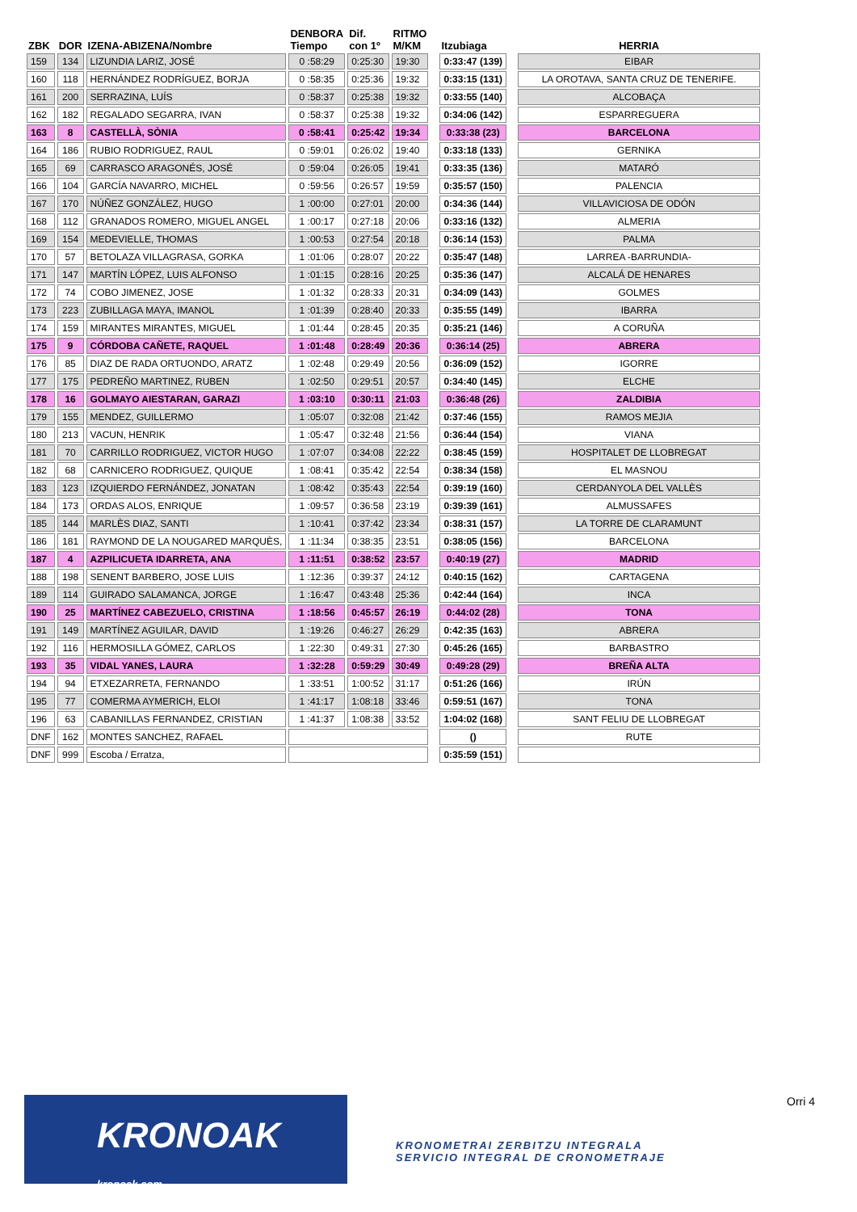| ZBK | DOR | IZENA-ABIZENA/Nombre | DENBORA Tiempo | Dif. con 1º | RITMO M/KM | | Itzubiaga | | HERRIA |
| --- | --- | --- | --- | --- | --- | --- | --- | --- | --- |
| 159 | 134 | LIZUNDIA LARIZ, JOSÉ | 0 :58:29 | 0:25:30 | 19:30 | | 0:33:47 (139) | | EIBAR |
| 160 | 118 | HERNÁNDEZ RODRÍGUEZ, BORJA | 0 :58:35 | 0:25:36 | 19:32 | | 0:33:15 (131) | | LA OROTAVA, SANTA CRUZ DE TENERIFE. |
| 161 | 200 | SERRAZINA, LUÍS | 0 :58:37 | 0:25:38 | 19:32 | | 0:33:55 (140) | | ALCOBAÇA |
| 162 | 182 | REGALADO SEGARRA, IVAN | 0 :58:37 | 0:25:38 | 19:32 | | 0:34:06 (142) | | ESPARREGUERA |
| 163 | 8 | CASTELLÀ, SÒNIA | 0 :58:41 | 0:25:42 | 19:34 | | 0:33:38 (23) | | BARCELONA |
| 164 | 186 | RUBIO RODRIGUEZ, RAUL | 0 :59:01 | 0:26:02 | 19:40 | | 0:33:18 (133) | | GERNIKA |
| 165 | 69 | CARRASCO ARAGONÉS, JOSÉ | 0 :59:04 | 0:26:05 | 19:41 | | 0:33:35 (136) | | MATARÓ |
| 166 | 104 | GARCÍA NAVARRO, MICHEL | 0 :59:56 | 0:26:57 | 19:59 | | 0:35:57 (150) | | PALENCIA |
| 167 | 170 | NÚÑEZ GONZÁLEZ, HUGO | 1 :00:00 | 0:27:01 | 20:00 | | 0:34:36 (144) | | VILLAVICIOSA DE ODÓN |
| 168 | 112 | GRANADOS ROMERO, MIGUEL ANGEL | 1 :00:17 | 0:27:18 | 20:06 | | 0:33:16 (132) | | ALMERIA |
| 169 | 154 | MEDEVIELLE, THOMAS | 1 :00:53 | 0:27:54 | 20:18 | | 0:36:14 (153) | | PALMA |
| 170 | 57 | BETOLAZA VILLAGRASA, GORKA | 1 :01:06 | 0:28:07 | 20:22 | | 0:35:47 (148) | | LARREA -BARRUNDIA- |
| 171 | 147 | MARTÍN LÓPEZ, LUIS ALFONSO | 1 :01:15 | 0:28:16 | 20:25 | | 0:35:36 (147) | | ALCALÁ DE HENARES |
| 172 | 74 | COBO JIMENEZ, JOSE | 1 :01:32 | 0:28:33 | 20:31 | | 0:34:09 (143) | | GOLMES |
| 173 | 223 | ZUBILLAGA MAYA, IMANOL | 1 :01:39 | 0:28:40 | 20:33 | | 0:35:55 (149) | | IBARRA |
| 174 | 159 | MIRANTES MIRANTES, MIGUEL | 1 :01:44 | 0:28:45 | 20:35 | | 0:35:21 (146) | | A CORUÑA |
| 175 | 9 | CÓRDOBA CAÑETE, RAQUEL | 1 :01:48 | 0:28:49 | 20:36 | | 0:36:14 (25) | | ABRERA |
| 176 | 85 | DIAZ DE RADA ORTUONDO, ARATZ | 1 :02:48 | 0:29:49 | 20:56 | | 0:36:09 (152) | | IGORRE |
| 177 | 175 | PEDREÑO MARTINEZ, RUBEN | 1 :02:50 | 0:29:51 | 20:57 | | 0:34:40 (145) | | ELCHE |
| 178 | 16 | GOLMAYO AIESTARAN, GARAZI | 1 :03:10 | 0:30:11 | 21:03 | | 0:36:48 (26) | | ZALDIBIA |
| 179 | 155 | MENDEZ, GUILLERMO | 1 :05:07 | 0:32:08 | 21:42 | | 0:37:46 (155) | | RAMOS MEJIA |
| 180 | 213 | VACUN, HENRIK | 1 :05:47 | 0:32:48 | 21:56 | | 0:36:44 (154) | | VIANA |
| 181 | 70 | CARRILLO RODRIGUEZ, VICTOR HUGO | 1 :07:07 | 0:34:08 | 22:22 | | 0:38:45 (159) | | HOSPITALET DE LLOBREGAT |
| 182 | 68 | CARNICERO RODRIGUEZ, QUIQUE | 1 :08:41 | 0:35:42 | 22:54 | | 0:38:34 (158) | | EL MASNOU |
| 183 | 123 | IZQUIERDO FERNÁNDEZ, JONATAN | 1 :08:42 | 0:35:43 | 22:54 | | 0:39:19 (160) | | CERDANYOLA DEL VALLÈS |
| 184 | 173 | ORDAS ALOS, ENRIQUE | 1 :09:57 | 0:36:58 | 23:19 | | 0:39:39 (161) | | ALMUSSAFES |
| 185 | 144 | MARLÈS DIAZ, SANTI | 1 :10:41 | 0:37:42 | 23:34 | | 0:38:31 (157) | | LA TORRE DE CLARAMUNT |
| 186 | 181 | RAYMOND DE LA NOUGARED MARQUÈS, | 1 :11:34 | 0:38:35 | 23:51 | | 0:38:05 (156) | | BARCELONA |
| 187 | 4 | AZPILICUETA IDARRETA, ANA | 1 :11:51 | 0:38:52 | 23:57 | | 0:40:19 (27) | | MADRID |
| 188 | 198 | SENENT BARBERO, JOSE LUIS | 1 :12:36 | 0:39:37 | 24:12 | | 0:40:15 (162) | | CARTAGENA |
| 189 | 114 | GUIRADO SALAMANCA, JORGE | 1 :16:47 | 0:43:48 | 25:36 | | 0:42:44 (164) | | INCA |
| 190 | 25 | MARTÍNEZ CABEZUELO, CRISTINA | 1 :18:56 | 0:45:57 | 26:19 | | 0:44:02 (28) | | TONA |
| 191 | 149 | MARTÍNEZ AGUILAR, DAVID | 1 :19:26 | 0:46:27 | 26:29 | | 0:42:35 (163) | | ABRERA |
| 192 | 116 | HERMOSILLA GÓMEZ, CARLOS | 1 :22:30 | 0:49:31 | 27:30 | | 0:45:26 (165) | | BARBASTRO |
| 193 | 35 | VIDAL YANES, LAURA | 1 :32:28 | 0:59:29 | 30:49 | | 0:49:28 (29) | | BREÑA ALTA |
| 194 | 94 | ETXEZARRETA, FERNANDO | 1 :33:51 | 1:00:52 | 31:17 | | 0:51:26 (166) | | IRÚN |
| 195 | 77 | COMERMA AYMERICH, ELOI | 1 :41:17 | 1:08:18 | 33:46 | | 0:59:51 (167) | | TONA |
| 196 | 63 | CABANILLAS FERNANDEZ, CRISTIAN | 1 :41:37 | 1:08:38 | 33:52 | | 1:04:02 (168) | | SANT FELIU DE LLOBREGAT |
| DNF | 162 | MONTES SANCHEZ, RAFAEL | | | | | () | | RUTE |
| DNF | 999 | Escoba / Erratza, | | | | | 0:35:59 (151) | | |
KRONOAK kronoak.com
KRONOMETRAI ZERBITZU INTEGRALA
SERVICIO INTEGRAL DE CRONOMETRAJE
Orri 4